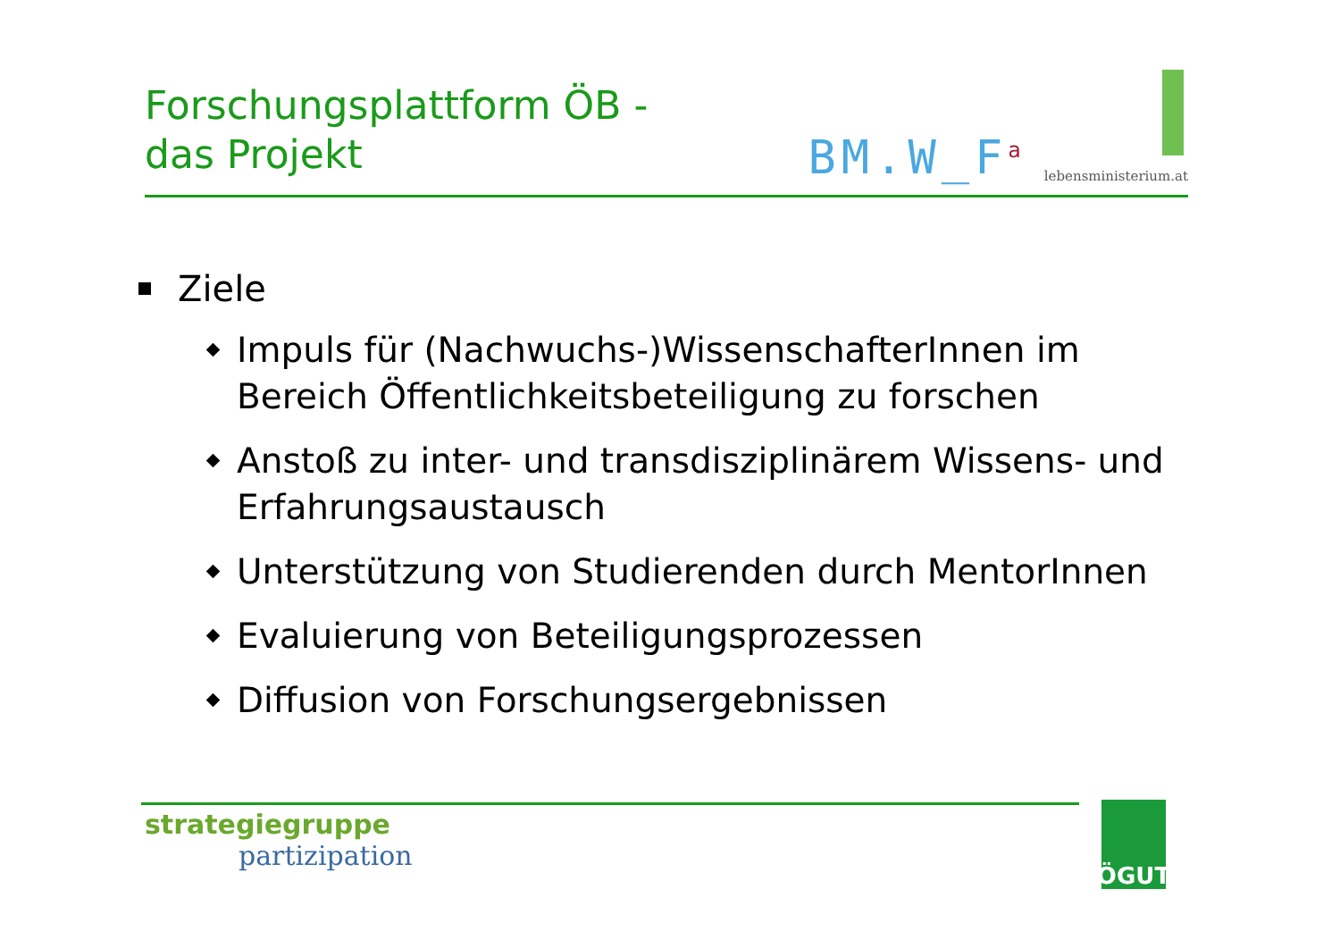Forschungsplattform ÖB -
das Projekt
BM.W_F<sup>a</sup>
lebensministerium.at
Ziele
Impuls für (Nachwuchs-)WissenschafterInnen im Bereich Öffentlichkeitsbeteiligung zu forschen
Anstoß zu inter- und transdisziplinärem Wissens- und Erfahrungsaustausch
Unterstützung von Studierenden durch MentorInnen
Evaluierung von Beteiligungsprozessen
Diffusion von Forschungsergebnissen
strategiegruppe
partizipation
ÖGUT